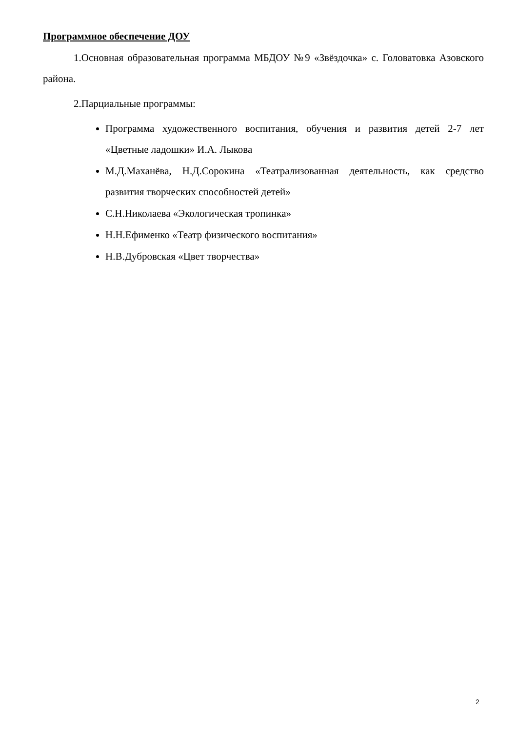Программное обеспечение ДОУ
1.Основная образовательная программа МБДОУ №9 «Звёздочка» с. Головатовка Азовского района.
2.Парциальные программы:
Программа художественного воспитания, обучения и развития детей 2-7 лет «Цветные ладошки» И.А. Лыкова
М.Д.Маханёва, Н.Д.Сорокина «Театрализованная деятельность, как средство развития творческих способностей детей»
С.Н.Николаева «Экологическая тропинка»
Н.Н.Ефименко «Театр физического воспитания»
Н.В.Дубровская «Цвет творчества»
2